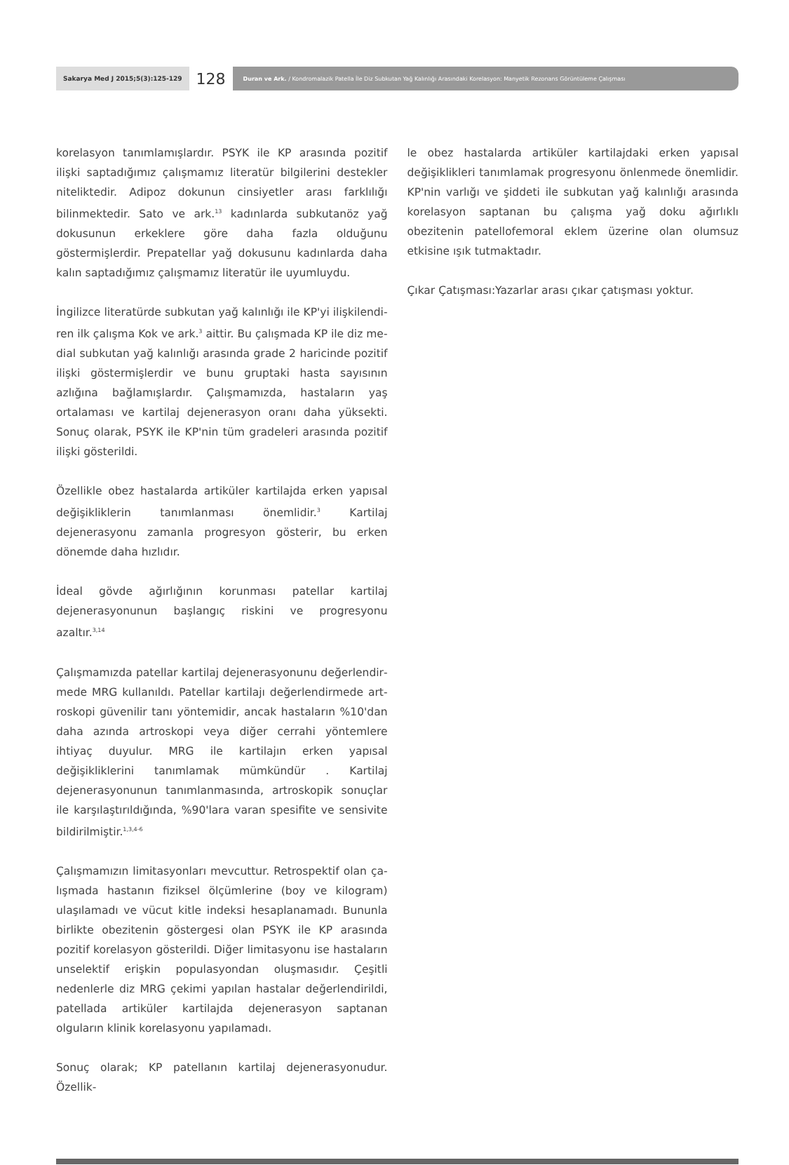Sakarya Med J 2015;5(3):125-129
128
Duran ve Ark. / Kondromalazik Patella İle Diz Subkutan Yağ Kalınlığı Arasındaki Korelasyon: Manyetik Rezonans Görüntüleme Çalışması
korelasyon tanımlamışlardır. PSYK ile KP arasında pozitif ilişki saptadığımız çalışmamız literatür bilgilerini destekler nitelikte­dir. Adipoz dokunun cinsiyetler arası farklılığı bilinmektedir. Sato ve ark.<sup>13</sup> kadınlarda subkutanöz yağ dokusunun erkekle­re göre daha fazla olduğunu göstermişlerdir. Prepatellar yağ dokusunu kadınlarda daha kalın saptadığımız çalışmamız li­teratür ile uyumluydu.
İngilizce literatürde subkutan yağ kalınlığı ile KP'yi ilişkilendi­ren ilk çalışma Kok ve ark.<sup>3</sup> aittir. Bu çalışmada KP ile diz me­dial subkutan yağ kalınlığı arasında grade 2 haricinde pozitif ilişki göstermişlerdir ve bunu gruptaki hasta sayısının azlığına bağlamışlardır. Çalışmamızda, hastaların yaş ortalaması ve kar­tilaj dejenerasyon oranı daha yüksekti. Sonuç olarak, PSYK ile KP'nin tüm gradeleri arasında pozitif ilişki gösterildi.
Özellikle obez hastalarda artiküler kartilajda erken yapısal de­ğişikliklerin tanımlanması önemlidir.<sup>3</sup> Kartilaj dejenerasyonu zamanla progresyon gösterir, bu erken dönemde daha hızlıdır.
İdeal gövde ağırlığının korunması patellar kartilaj dejenerasyo­nunun başlangıç riskini ve progresyonu azaltır.<sup>3,14</sup>
Çalışmamızda patellar kartilaj dejenerasyonunu değerlendir­mede MRG kullanıldı. Patellar kartilajı değerlendirmede art­roskopi güvenilir tanı yöntemidir, ancak hastaların %10'dan daha azında artroskopi veya diğer cerrahi yöntemlere ihtiyaç duyulur. MRG ile kartilajın erken yapısal değişikliklerini tanım­lamak mümkündür . Kartilaj dejenerasyonunun tanımlanma­sında, artroskopik sonuçlar ile karşılaştırıldığında, %90'lara varan spesifite ve sensivite bildirilmiştir.<sup>1,3,4-6</sup>
Çalışmamızın limitasyonları mevcuttur. Retrospektif olan ça­lışmada hastanın fiziksel ölçümlerine (boy ve kilogram) ulaşı­lamadı ve vücut kitle indeksi hesaplanamadı. Bununla birlikte obezitenin göstergesi olan PSYK ile KP arasında pozitif kore­lasyon gösterildi. Diğer limitasyonu ise hastaların unselektif erişkin populasyondan oluşmasıdır. Çeşitli nedenlerle diz MRG çekimi yapılan hastalar değerlendirildi, patellada artiküler kar­tilajda dejenerasyon saptanan olguların klinik korelasyonu ya­pılamadı.
Sonuç olarak; KP patellanın kartilaj dejenerasyonudur. Özellik-
le obez hastalarda artiküler kartilajdaki erken yapısal değişik­likleri tanımlamak progresyonu önlenmede önemlidir. KP'nin varlığı ve şiddeti ile subkutan yağ kalınlığı arasında korelasyon saptanan bu çalışma yağ doku ağırlıklı obezitenin patellofe­moral eklem üzerine olan olumsuz etkisine ışık tutmaktadır.
Çıkar Çatışması:Yazarlar arası çıkar çatışması yoktur.